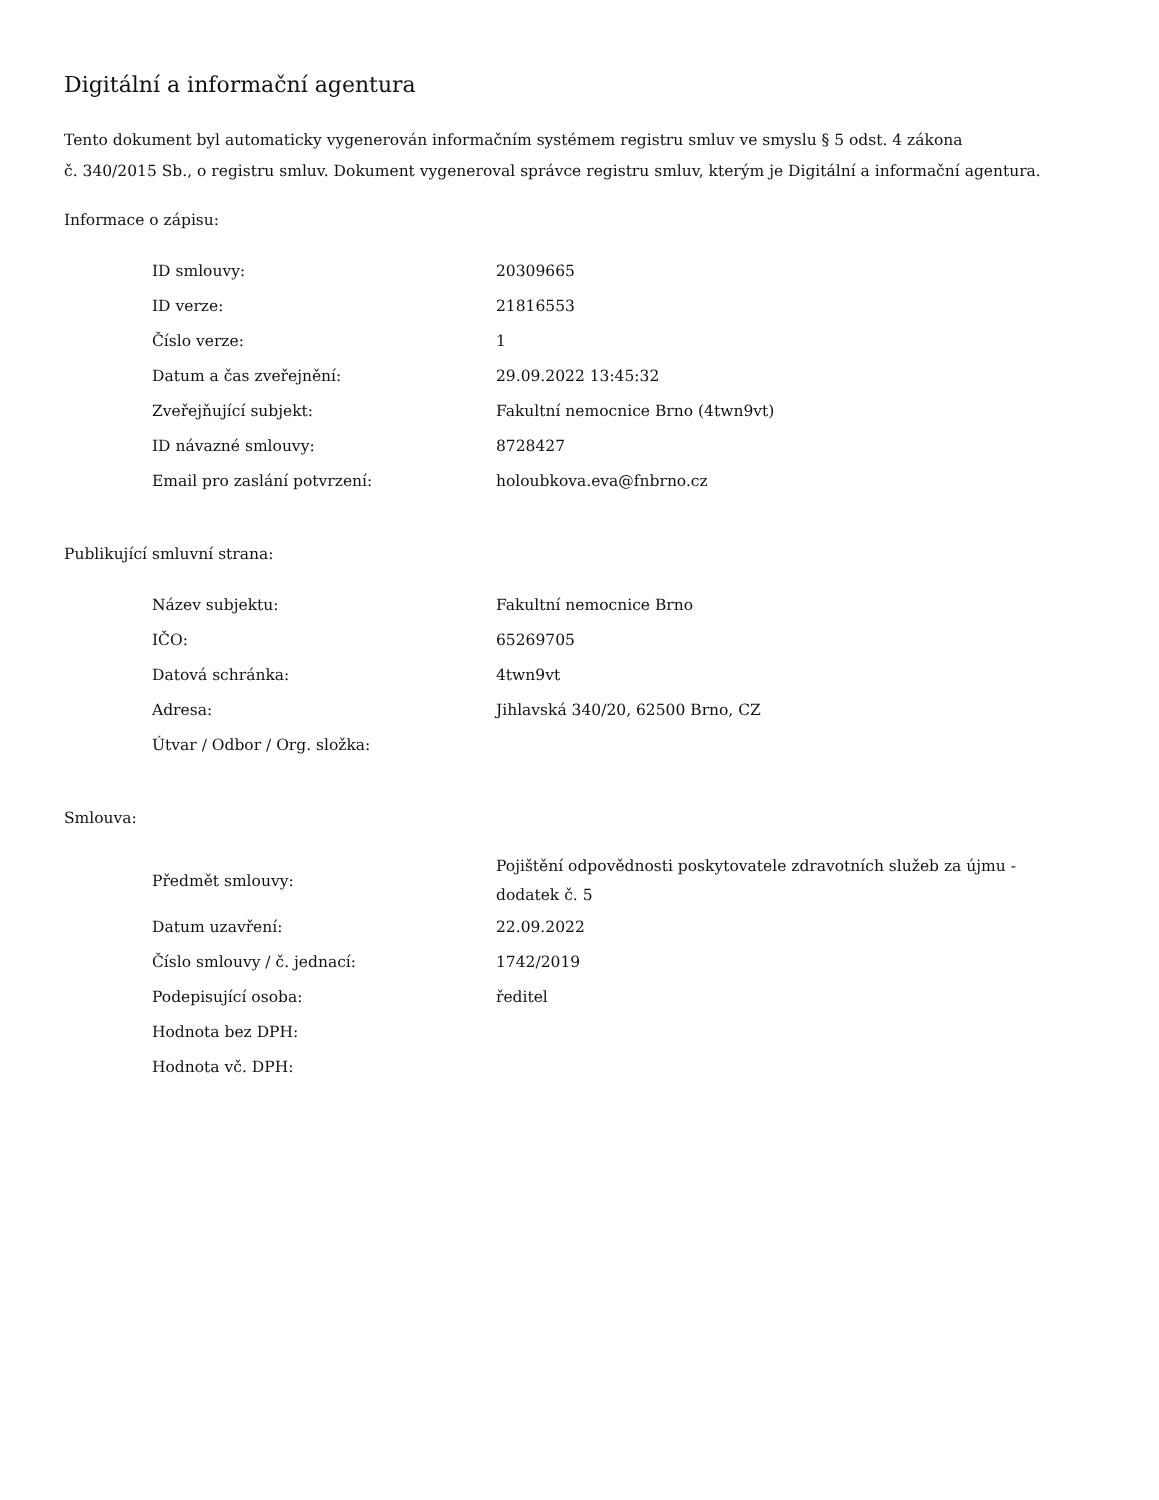Digitální a informační agentura
Tento dokument byl automaticky vygenerován informačním systémem registru smluv ve smyslu § 5 odst. 4 zákona
č. 340/2015 Sb., o registru smluv. Dokument vygeneroval správce registru smluv, kterým je Digitální a informační agentura.
Informace o zápisu:
| ID smlouvy: | 20309665 |
| ID verze: | 21816553 |
| Číslo verze: | 1 |
| Datum a čas zveřejnění: | 29.09.2022 13:45:32 |
| Zveřejňující subjekt: | Fakultní nemocnice Brno (4twn9vt) |
| ID návazné smlouvy: | 8728427 |
| Email pro zaslání potvrzení: | holoubkova.eva@fnbrno.cz |
Publikující smluvní strana:
| Název subjektu: | Fakultní nemocnice Brno |
| IČO: | 65269705 |
| Datová schránka: | 4twn9vt |
| Adresa: | Jihlavská 340/20, 62500 Brno, CZ |
| Útvar / Odbor / Org. složka: | |
Smlouva:
| Předmět smlouvy: | Pojištění odpovědnosti poskytovatele zdravotních služeb za újmu - dodatek č. 5 |
| Datum uzavření: | 22.09.2022 |
| Číslo smlouvy / č. jednací: | 1742/2019 |
| Podepisující osoba: | ředitel |
| Hodnota bez DPH: | |
| Hodnota vč. DPH: | |